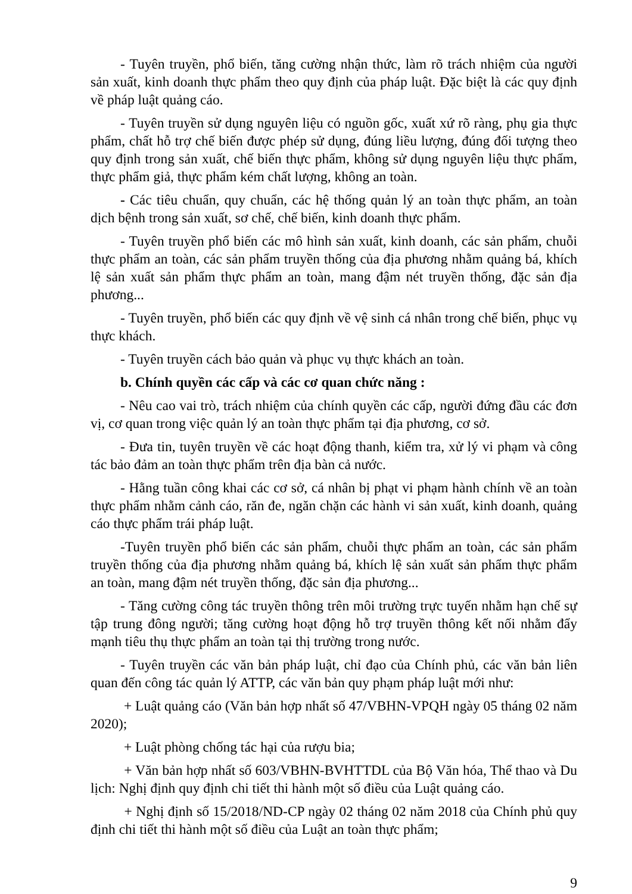- Tuyên truyền, phổ biến, tăng cường nhận thức, làm rõ trách nhiệm của người sản xuất, kinh doanh thực phẩm theo quy định của pháp luật. Đặc biệt là các quy định về pháp luật quảng cáo.
- Tuyên truyền sử dụng nguyên liệu có nguồn gốc, xuất xứ rõ ràng, phụ gia thực phẩm, chất hỗ trợ chế biến được phép sử dụng, đúng liều lượng, đúng đối tượng theo quy định trong sản xuất, chế biến thực phẩm, không sử dụng nguyên liệu thực phẩm, thực phẩm giả, thực phẩm kém chất lượng, không an toàn.
- Các tiêu chuẩn, quy chuẩn, các hệ thống quản lý an toàn thực phẩm, an toàn dịch bệnh trong sản xuất, sơ chế, chế biến, kinh doanh thực phẩm.
- Tuyên truyền phổ biến các mô hình sản xuất, kinh doanh, các sản phẩm, chuỗi thực phẩm an toàn, các sản phẩm truyền thống của địa phương nhằm quảng bá, khích lệ sản xuất sản phẩm thực phẩm an toàn, mang đậm nét truyền thống, đặc sản địa phương...
- Tuyên truyền, phổ biến các quy định về vệ sinh cá nhân trong chế biến, phục vụ thực khách.
- Tuyên truyền cách bảo quản và phục vụ thực khách an toàn.
b. Chính quyền các cấp và các cơ quan chức năng :
- Nêu cao vai trò, trách nhiệm của chính quyền các cấp, người đứng đầu các đơn vị, cơ quan trong việc quản lý an toàn thực phẩm tại địa phương, cơ sở.
- Đưa tin, tuyên truyền về các hoạt động thanh, kiểm tra, xử lý vi phạm và công tác bảo đảm an toàn thực phẩm trên địa bàn cả nước.
- Hằng tuần công khai các cơ sở, cá nhân bị phạt vi phạm hành chính về an toàn thực phẩm nhằm cảnh cáo, răn đe, ngăn chặn các hành vi sản xuất, kinh doanh, quảng cáo thực phẩm trái pháp luật.
-Tuyên truyền phổ biến các sản phẩm, chuỗi thực phẩm an toàn, các sản phẩm truyền thống của địa phương nhằm quảng bá, khích lệ sản xuất sản phẩm thực phẩm an toàn, mang đậm nét truyền thống, đặc sản địa phương...
- Tăng cường công tác truyền thông trên môi trường trực tuyến nhằm hạn chế sự tập trung đông người; tăng cường hoạt động hỗ trợ truyền thông kết nối nhằm đẩy mạnh tiêu thụ thực phẩm an toàn tại thị trường trong nước.
- Tuyên truyền các văn bản pháp luật, chỉ đạo của Chính phủ, các văn bản liên quan đến công tác quản lý ATTP, các văn bản quy phạm pháp luật mới như:
+ Luật quảng cáo (Văn bản hợp nhất số 47/VBHN-VPQH ngày 05 tháng 02 năm 2020);
+ Luật phòng chống tác hại của rượu bia;
+ Văn bản hợp nhất số 603/VBHN-BVHTTDL của Bộ Văn hóa, Thể thao và Du lịch: Nghị định quy định chi tiết thi hành một số điều của Luật quảng cáo.
+ Nghị định số 15/2018/ND-CP ngày 02 tháng 02 năm 2018 của Chính phủ quy định chi tiết thi hành một số điều của Luật an toàn thực phẩm;
9